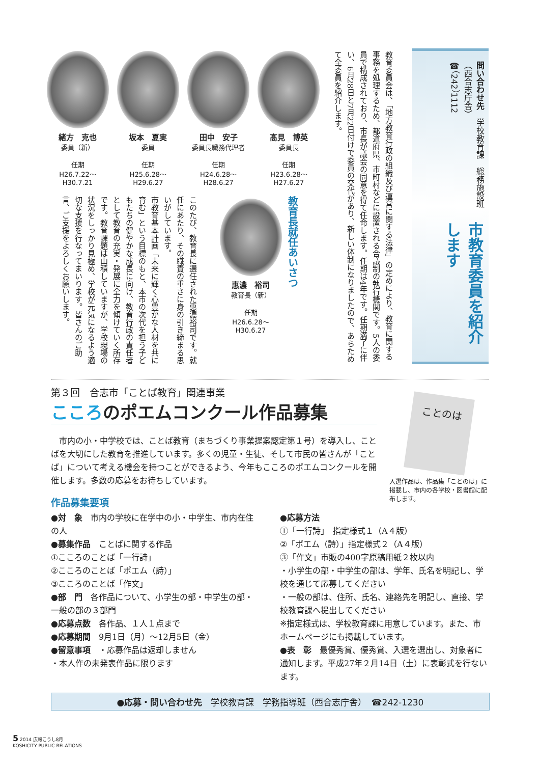市教育委員を紹介します
問い合わせ先　学校教育課　総務施設班（西合志庁舎）
☎（242）1112
教育委員会は、「地方教育行政の組織及び運営に関する法律」の定めにより、教育に関する事務を処理するため、都道府県、市町村などに設置される合議制の執行機関です。5人の委員で構成されており、市長が議会の同意を得て任命します。任期は4年です。任期満了に伴い、6月28日と7月22日付けで委員の交代があり、新しい体制になりましたので、あらためて全委員を紹介します。
髙見　博英
委員長
任期
H23.6.28～
H27.6.27
田中　安子
委員長職務代理者
任期
H24.6.28～
H28.6.27
坂本　夏実
委員
任期
H25.6.28～
H29.6.27
緒方　克也
委員（新）
任期
H26.7.22～
H30.7.21
教育長就任あいさつ
惠濃　裕司
教育長（新）
任期
H26.6.28～
H30.6.27
このたび、教育長に選任された惠濃裕司です。就任にあたり、その職責の重さに身の引き締まる思いがしています。
市教育基本計画「未来に輝く心豊かな人材を共に育む」という目標のもと、本市の次代を担う子どもたちの健やかな成長に向け、教育行政の責任者として教育の充実・発展に全力を傾けていく所存です。教育課題は山積していますが、学校現場の状況をしっかり見極め、学校が元気になるよう適切な支援を行なってまいります。皆さんのご助言、ご支援をよろしくお願いします。
第３回　合志市「ことば教育」関連事業
こころのポエムコンクール作品募集
　市内の小・中学校では、ことば教育（まちづくり事業提案認定第１号）を導入し、ことばを大切にした教育を推進しています。多くの児童・生徒、そして市民の皆さんが「ことば」について考える機会を持つことができるよう、今年もこころのポエムコンクールを開催します。多数の応募をお待ちしています。
ことのは
入選作品は、作品集「ことのは」に掲載し、市内の各学校・図書館に配布します。
作品募集要項
●対　象　市内の学校に在学中の小・中学生、市内在住の人
●募集作品　ことばに関する作品
①こころのことば「一行詩」
②こころのことば「ポエム（詩）」
③こころのことば「作文」
●部　門　各作品について、小学生の部・中学生の部・一般の部の３部門
●応募点数　各作品、１人１点まで
●応募期間　9月1日（月）～12月5日（金）
●留意事項　・応募作品は返却しません
・本人作の未発表作品に限ります
●応募方法
①「一行詩」　指定様式１（A４版）
②「ポエム（詩）」指定様式２（A４版）
③「作文」市販の400字原稿用紙２枚以内
・小学生の部・中学生の部は、学年、氏名を明記し、学校を通じて応募してください
・一般の部は、住所、氏名、連絡先を明記し、直接、学校教育課へ提出してください
※指定様式は、学校教育課に用意しています。また、市ホームページにも掲載しています。
●表　彰　最優秀賞、優秀賞、入選を選出し、対象者に通知します。平成27年２月14日（土）に表彰式を行ないます。
●応募・問い合わせ先　学校教育課　学務指導班（西合志庁舎）　☎242-1230
5 2014 広報こうし8月
KOSHICITY PUBLIC RELATIONS